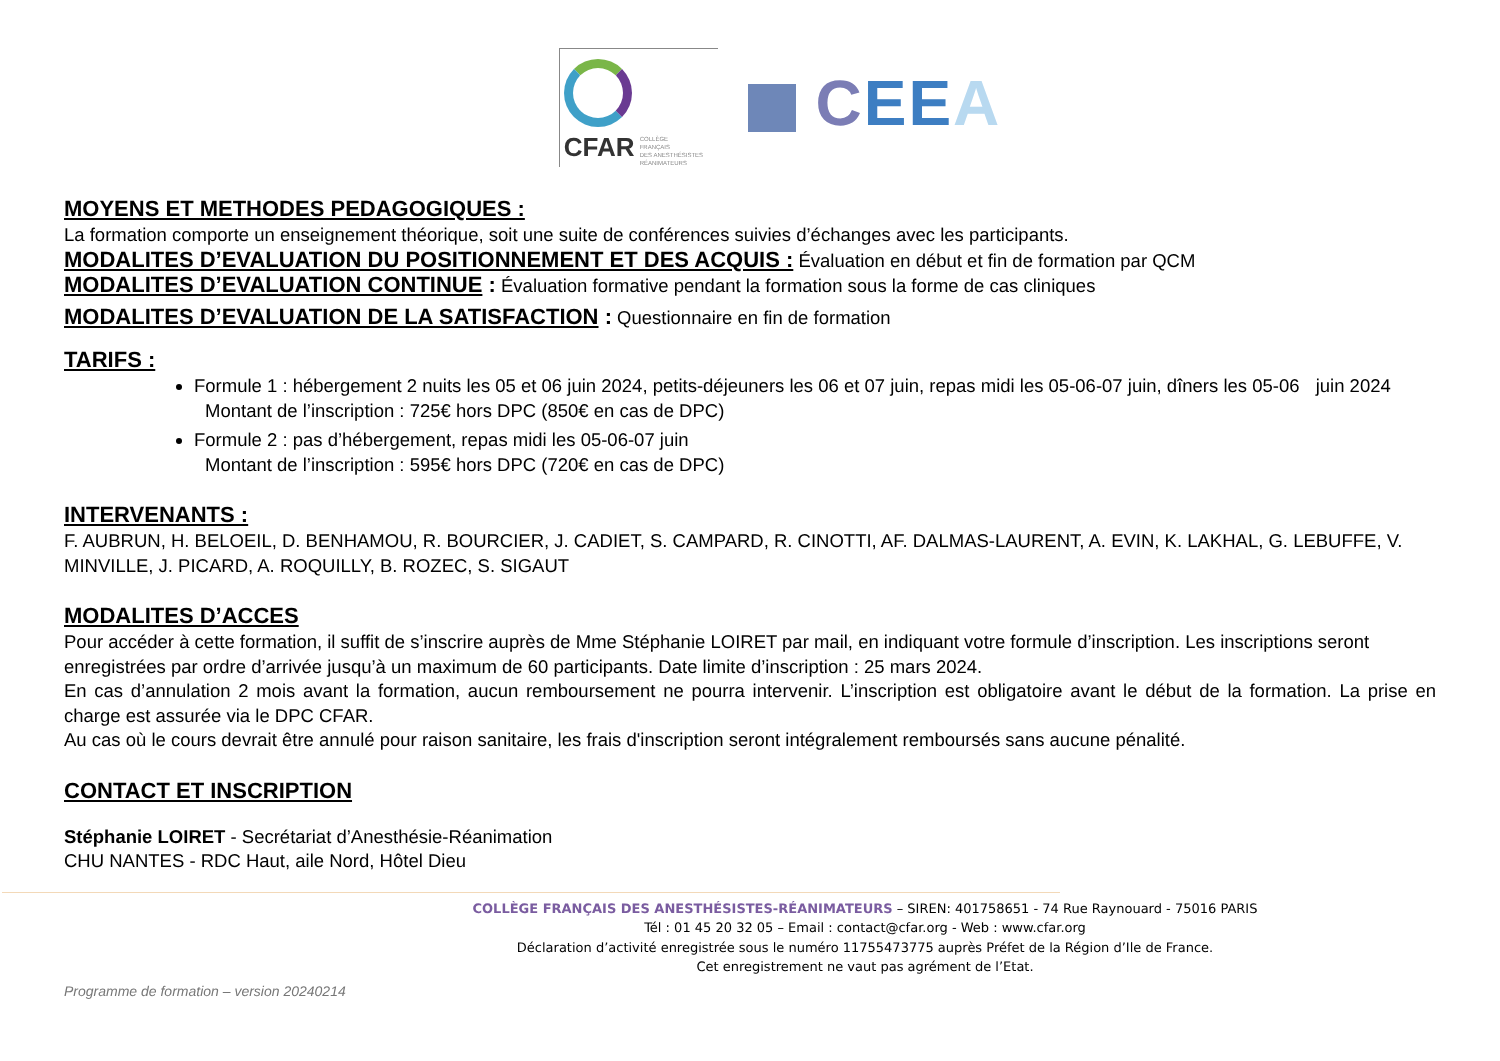CFAR
COLLÈGE
FRANÇAIS
DES ANESTHÉSISTES
RÉANIMATEURS
CEE A
MOYENS ET METHODES PEDAGOGIQUES :
La formation comporte un enseignement théorique, soit une suite de conférences suivies d’échanges avec les participants.
MODALITES D’EVALUATION DU POSITIONNEMENT ET DES ACQUIS : Évaluation en début et fin de formation par QCM
MODALITES D’EVALUATION CONTINUE : Évaluation formative pendant la formation sous la forme de cas cliniques
MODALITES D’EVALUATION DE LA SATISFACTION : Questionnaire en fin de formation
TARIFS :
Formule 1 : hébergement 2 nuits les 05 et 06 juin 2024, petits-déjeuners les 06 et 07 juin, repas midi les 05-06-07 juin, dîners les 05-06 juin 2024
Montant de l’inscription : 725€ hors DPC (850€ en cas de DPC)
Formule 2 : pas d’hébergement, repas midi les 05-06-07 juin
Montant de l’inscription : 595€ hors DPC (720€ en cas de DPC)
INTERVENANTS :
F. AUBRUN, H. BELOEIL, D. BENHAMOU, R. BOURCIER, J. CADIET, S. CAMPARD, R. CINOTTI, AF. DALMAS-LAURENT, A. EVIN, K. LAKHAL, G. LEBUFFE, V. MINVILLE, J. PICARD, A. ROQUILLY, B. ROZEC, S. SIGAUT
MODALITES D’ACCES
Pour accéder à cette formation, il suffit de s’inscrire auprès de Mme Stéphanie LOIRET par mail, en indiquant votre formule d’inscription. Les inscriptions seront enregistrées par ordre d’arrivée jusqu’à un maximum de 60 participants. Date limite d’inscription : 25 mars 2024.
En cas d’annulation 2 mois avant la formation, aucun remboursement ne pourra intervenir. L’inscription est obligatoire avant le début de la formation. La prise en charge est assurée via le DPC CFAR.
Au cas où le cours devrait être annulé pour raison sanitaire, les frais d'inscription seront intégralement remboursés sans aucune pénalité.
CONTACT ET INSCRIPTION
Stéphanie LOIRET - Secrétariat d’Anesthésie-Réanimation
CHU NANTES - RDC Haut, aile Nord, Hôtel Dieu
COLLÈGE FRANÇAIS DES ANESTHÉSISTES-RÉANIMATEURS – SIREN: 401758651 - 74 Rue Raynouard - 75016 PARIS
Tél : 01 45 20 32 05 – Email : contact@cfar.org - Web : www.cfar.org
Déclaration d’activité enregistrée sous le numéro 11755473775 auprès Préfet de la Région d’Ile de France.
Cet enregistrement ne vaut pas agrément de l’Etat.
Programme de formation – version 20240214